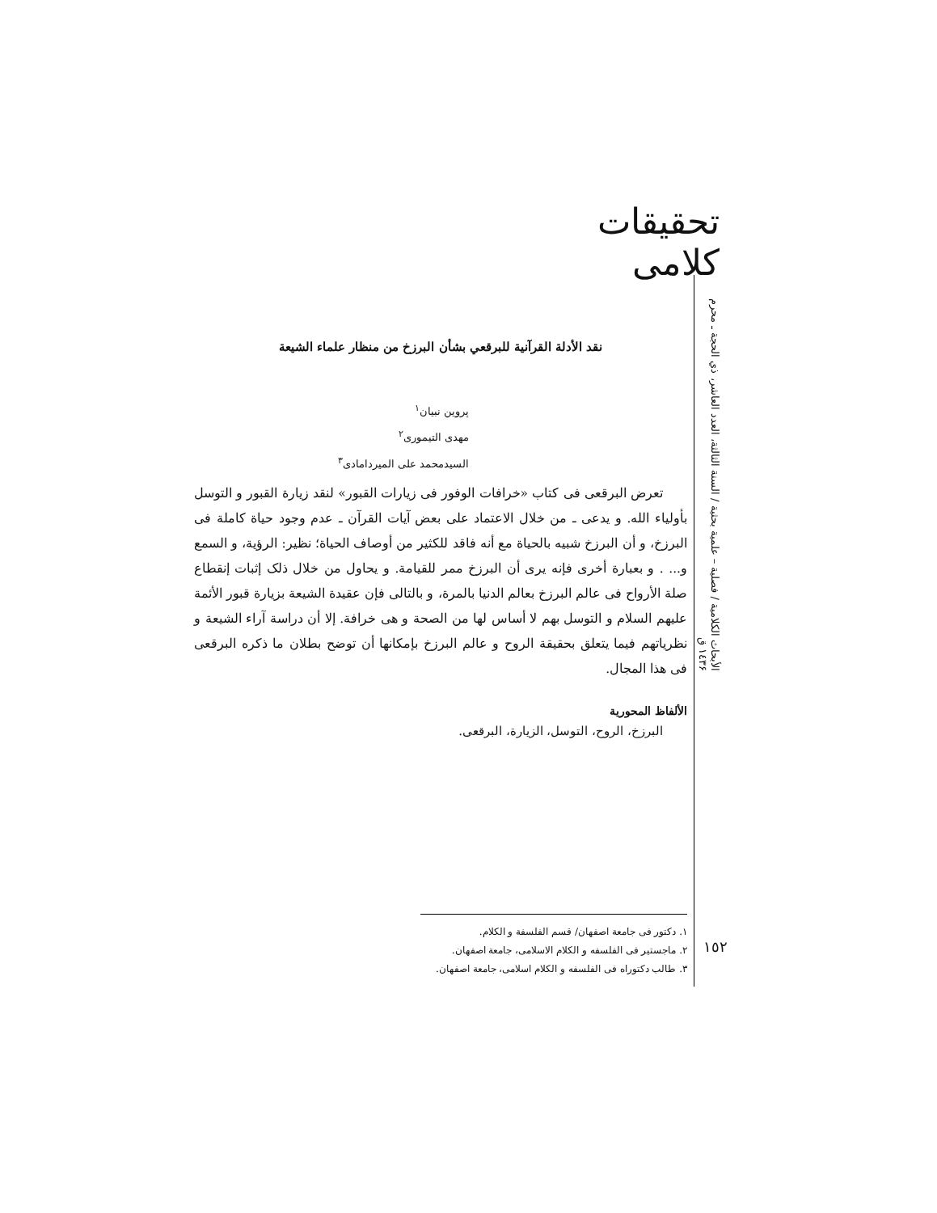تحقيقات كلامى
الأبحاث الكلامية / فصلية – علمية بحثية / السنة الثالثة، العدد العاشر، ذي الحجة ـ محرم ١٤٣۶ ق
نقد الأدلة القرآنية للبرقعي بشأن البرزخ من منظار علماء الشيعة
پروين نبيان<sup>١</sup>
مهدى التيمورى<sup>٢</sup>
السيدمحمد على الميردامادى<sup>٣</sup>
تعرض البرقعى فى كتاب «خرافات الوفور فى زيارات القبور» لنقد زيارة القبور و التوسل بأولياء الله. و يدعى ـ من خلال الاعتماد على بعض آيات القرآن ـ عدم وجود حياة كاملة فى البرزخ، و أن البرزخ شبيه بالحياة مع أنه فاقد للكثير من أوصاف الحياة؛ نظير: الرؤية، و السمع و... . و بعبارة أخرى فإنه يرى أن البرزخ ممر للقيامة. و يحاول من خلال ذلک إثبات إنقطاع صلة الأرواح فى عالم البرزخ بعالم الدنيا بالمرة، و بالتالى فإن عقيدة الشيعة بزيارة قبور الأئمة عليهم السلام و التوسل بهم لا أساس لها من الصحة و هى خرافة. إلا أن دراسة آراء الشيعة و نظرياتهم فيما يتعلق بحقيقة الروح و عالم البرزخ بإمكانها أن توضح بطلان ما ذكره البرقعى فى هذا المجال.
الألفاظ المحورية
البرزخ، الروح، التوسل، الزيارة، البرقعى.
١. دكتور فى جامعة اصفهان/ قسم الفلسفة و الكلام.
٢. ماجستير فى الفلسفه و الكلام الاسلامى، جامعة اصفهان.
٣. طالب دكتوراه فى الفلسفه و الكلام اسلامى، جامعة اصفهان.
١٥٢